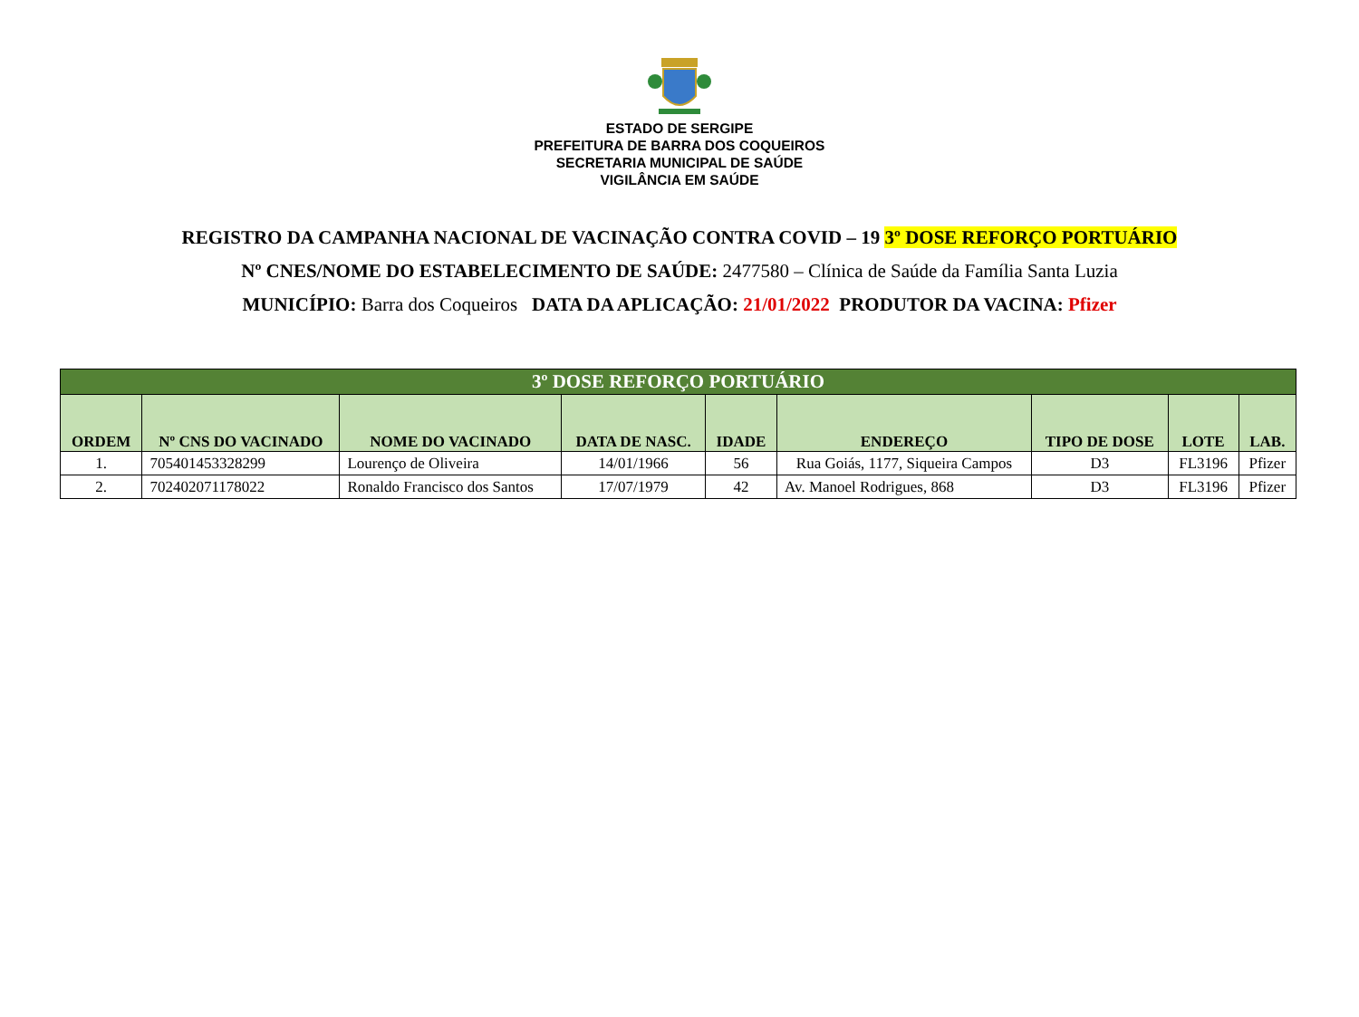ESTADO DE SERGIPE
PREFEITURA DE BARRA DOS COQUEIROS
SECRETARIA MUNICIPAL DE SAÚDE
VIGILÂNCIA EM SAÚDE
REGISTRO DA CAMPANHA NACIONAL DE VACINAÇÃO CONTRA COVID – 19 3º DOSE REFORÇO PORTUÁRIO
Nº CNES/NOME DO ESTABELECIMENTO DE SAÚDE: 2477580 – Clínica de Saúde da Família Santa Luzia
MUNICÍPIO: Barra dos Coqueiros DATA DA APLICAÇÃO: 21/01/2022 PRODUTOR DA VACINA: Pfizer
| 3º DOSE REFORÇO PORTUÁRIO | | | | | | | | |
| --- | --- | --- | --- | --- | --- | --- | --- | --- |
| ORDEM | Nº CNS DO VACINADO | NOME DO VACINADO | DATA DE NASC. | IDADE | ENDEREÇO | TIPO DE DOSE | LOTE | LAB. |
| 1. | 705401453328299 | Lourenço de Oliveira | 14/01/1966 | 56 | Rua Goiás, 1177, Siqueira Campos | D3 | FL3196 | Pfizer |
| 2. | 702402071178022 | Ronaldo Francisco dos Santos | 17/07/1979 | 42 | Av. Manoel Rodrigues, 868 | D3 | FL3196 | Pfizer |